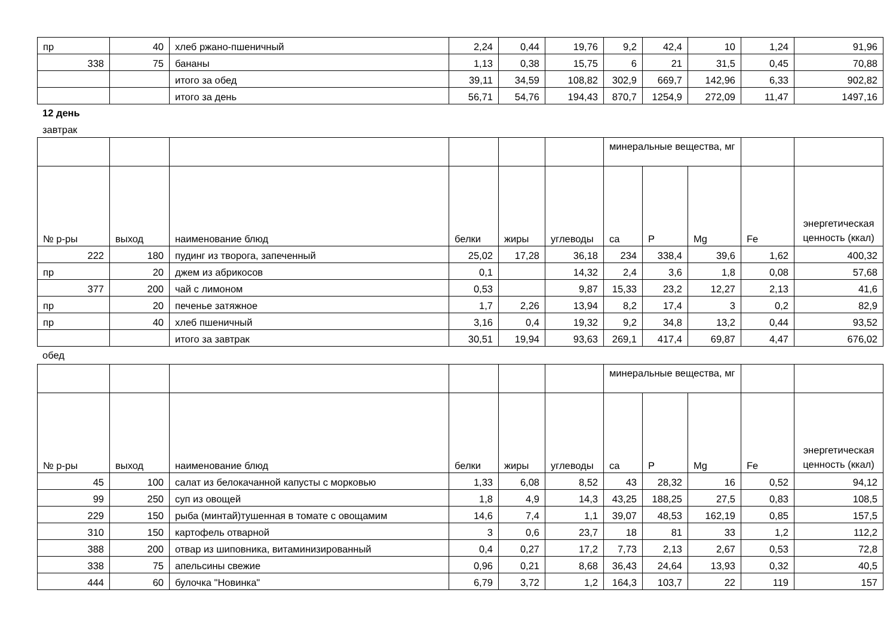| пр | 40 | хлеб ржано-пшеничный | 2,24 | 0,44 | 19,76 | 9,2 | 42,4 | 10 | 1,24 | 91,96 |
| 338 | 75 | бананы | 1,13 | 0,38 | 15,75 | 6 | 21 | 31,5 | 0,45 | 70,88 |
| | | итого за обед | 39,11 | 34,59 | 108,82 | 302,9 | 669,7 | 142,96 | 6,33 | 902,82 |
| | | итого за день | 56,71 | 54,76 | 194,43 | 870,7 | 1254,9 | 272,09 | 11,47 | 1497,16 |
12 день
завтрак
| | | | | | | минеральные вещества, мг | | | | |
| № р-ры | выход | наименование блюд | белки | жиры | углеводы | ca | P | Mg | Fe | энергетическая ценность (ккал) |
| 222 | 180 | пудинг из творога, запеченный | 25,02 | 17,28 | 36,18 | 234 | 338,4 | 39,6 | 1,62 | 400,32 |
| пр | 20 | джем из абрикосов | 0,1 | | 14,32 | 2,4 | 3,6 | 1,8 | 0,08 | 57,68 |
| 377 | 200 | чай с лимоном | 0,53 | | 9,87 | 15,33 | 23,2 | 12,27 | 2,13 | 41,6 |
| пр | 20 | печенье затяжное | 1,7 | 2,26 | 13,94 | 8,2 | 17,4 | 3 | 0,2 | 82,9 |
| пр | 40 | хлеб пшеничный | 3,16 | 0,4 | 19,32 | 9,2 | 34,8 | 13,2 | 0,44 | 93,52 |
| | | итого за завтрак | 30,51 | 19,94 | 93,63 | 269,1 | 417,4 | 69,87 | 4,47 | 676,02 |
обед
| | | | | | | минеральные вещества, мг | | | | |
| № р-ры | выход | наименование блюд | белки | жиры | углеводы | ca | P | Mg | Fe | энергетическая ценность (ккал) |
| 45 | 100 | салат из белокачанной капусты с морковью | 1,33 | 6,08 | 8,52 | 43 | 28,32 | 16 | 0,52 | 94,12 |
| 99 | 250 | суп из овощей | 1,8 | 4,9 | 14,3 | 43,25 | 188,25 | 27,5 | 0,83 | 108,5 |
| 229 | 150 | рыба (минтай)тушенная в томате с овощамим | 14,6 | 7,4 | 1,1 | 39,07 | 48,53 | 162,19 | 0,85 | 157,5 |
| 310 | 150 | картофель отварной | 3 | 0,6 | 23,7 | 18 | 81 | 33 | 1,2 | 112,2 |
| 388 | 200 | отвар из шиповника, витаминизированный | 0,4 | 0,27 | 17,2 | 7,73 | 2,13 | 2,67 | 0,53 | 72,8 |
| 338 | 75 | апельсины свежие | 0,96 | 0,21 | 8,68 | 36,43 | 24,64 | 13,93 | 0,32 | 40,5 |
| 444 | 60 | булочка "Новинка" | 6,79 | 3,72 | 1,2 | 164,3 | 103,7 | 22 | 119 | 157 |